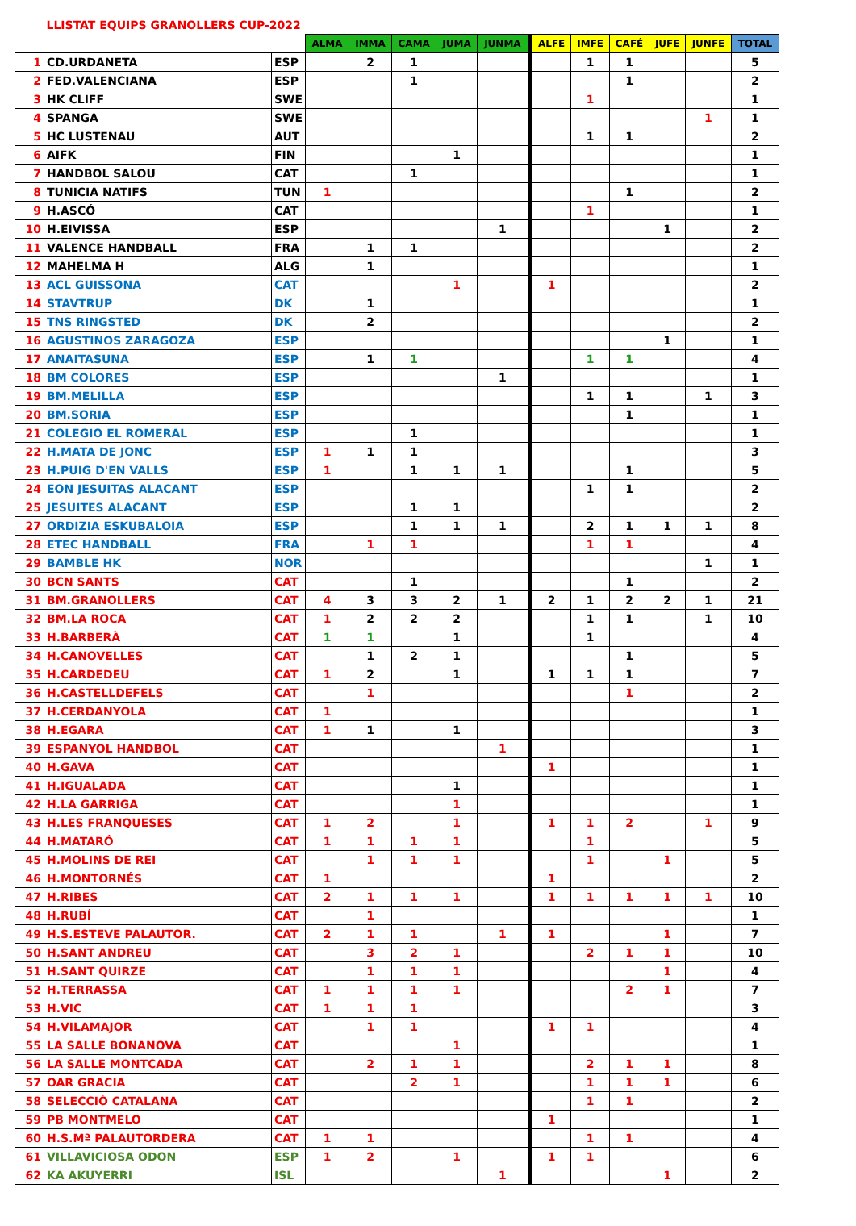| | LLISTAT EQUIPS GRANOLLERS CUP-2022 | | | | | | | | | | | | |
| | | | ALMA | IMMA | CAMA | JUMA | JUNMA | ALFE | IMFE | CAFÉ | JUFE | JUNFE | TOTAL |
| 1 | CD.URDANETA | ESP | | 2 | 1 | | | | 1 | 1 | | | 5 |
| 2 | FED.VALENCIANA | ESP | | | 1 | | | | | 1 | | | 2 |
| 3 | HK CLIFF | SWE | | | | | | | 1 | | | | 1 |
| 4 | SPANGA | SWE | | | | | | | | | | 1 | 1 |
| 5 | HC LUSTENAU | AUT | | | | | | | 1 | 1 | | | 2 |
| 6 | AIFK | FIN | | | | 1 | | | | | | | 1 |
| 7 | HANDBOL SALOU | CAT | | | 1 | | | | | | | | 1 |
| 8 | TUNICIA NATIFS | TUN | 1 | | | | | | | 1 | | | 2 |
| 9 | H.ASCÓ | CAT | | | | | | | 1 | | | | 1 |
| 10 | H.EIVISSA | ESP | | | | | 1 | | | | 1 | | 2 |
| 11 | VALENCE HANDBALL | FRA | | 1 | 1 | | | | | | | | 2 |
| 12 | MAHELMA H | ALG | | 1 | | | | | | | | | 1 |
| 13 | ACL GUISSONA | CAT | | | | 1 | | 1 | | | | | 2 |
| 14 | STAVTRUP | DK | | 1 | | | | | | | | | 1 |
| 15 | TNS RINGSTED | DK | | 2 | | | | | | | | | 2 |
| 16 | AGUSTINOS ZARAGOZA | ESP | | | | | | | | | 1 | | 1 |
| 17 | ANAITASUNA | ESP | | 1 | 1 | | | | 1 | 1 | | | 4 |
| 18 | BM COLORES | ESP | | | | | 1 | | | | | | 1 |
| 19 | BM.MELILLA | ESP | | | | | | | 1 | 1 | | 1 | 3 |
| 20 | BM.SORIA | ESP | | | | | | | | 1 | | | 1 |
| 21 | COLEGIO EL ROMERAL | ESP | | | 1 | | | | | | | | 1 |
| 22 | H.MATA DE JONC | ESP | 1 | 1 | 1 | | | | | | | | 3 |
| 23 | H.PUIG D'EN VALLS | ESP | 1 | | 1 | 1 | 1 | | | 1 | | | 5 |
| 24 | EON JESUITAS ALACANT | ESP | | | | | | | 1 | 1 | | | 2 |
| 25 | JESUITES ALACANT | ESP | | | 1 | 1 | | | | | | | 2 |
| 27 | ORDIZIA ESKUBALOIA | ESP | | | 1 | 1 | 1 | | 2 | 1 | 1 | 1 | 8 |
| 28 | ETEC HANDBALL | FRA | | 1 | 1 | | | | 1 | 1 | | | 4 |
| 29 | BAMBLE HK | NOR | | | | | | | | | | 1 | 1 |
| 30 | BCN SANTS | CAT | | | 1 | | | | | 1 | | | 2 |
| 31 | BM.GRANOLLERS | CAT | 4 | 3 | 3 | 2 | 1 | 2 | 1 | 2 | 2 | 1 | 21 |
| 32 | BM.LA ROCA | CAT | 1 | 2 | 2 | 2 | | | 1 | 1 | | 1 | 10 |
| 33 | H.BARBERÀ | CAT | 1 | 1 | | 1 | | | 1 | | | | 4 |
| 34 | H.CANOVELLES | CAT | | 1 | 2 | 1 | | | | 1 | | | 5 |
| 35 | H.CARDEDEU | CAT | 1 | 2 | | 1 | | 1 | 1 | 1 | | | 7 |
| 36 | H.CASTELLDEFELS | CAT | | 1 | | | | | | 1 | | | 2 |
| 37 | H.CERDANYOLA | CAT | 1 | | | | | | | | | | 1 |
| 38 | H.EGARA | CAT | 1 | 1 | | 1 | | | | | | | 3 |
| 39 | ESPANYOL HANDBOL | CAT | | | | | 1 | | | | | | 1 |
| 40 | H.GAVA | CAT | | | | | | 1 | | | | | 1 |
| 41 | H.IGUALADA | CAT | | | | 1 | | | | | | | 1 |
| 42 | H.LA GARRIGA | CAT | | | | 1 | | | | | | | 1 |
| 43 | H.LES FRANQUESES | CAT | 1 | 2 | | 1 | | 1 | 1 | 2 | | 1 | 9 |
| 44 | H.MATARÓ | CAT | 1 | 1 | 1 | 1 | | | 1 | | | | 5 |
| 45 | H.MOLINS DE REI | CAT | | 1 | 1 | 1 | | | 1 | | 1 | | 5 |
| 46 | H.MONTORNÉS | CAT | 1 | | | | | 1 | | | | | 2 |
| 47 | H.RIBES | CAT | 2 | 1 | 1 | 1 | | 1 | 1 | 1 | 1 | 1 | 10 |
| 48 | H.RUBÍ | CAT | | 1 | | | | | | | | | 1 |
| 49 | H.S.ESTEVE PALAUTOR. | CAT | 2 | 1 | 1 | | 1 | 1 | | | 1 | | 7 |
| 50 | H.SANT ANDREU | CAT | | 3 | 2 | 1 | | | 2 | 1 | 1 | | 10 |
| 51 | H.SANT QUIRZE | CAT | | 1 | 1 | 1 | | | | | 1 | | 4 |
| 52 | H.TERRASSA | CAT | 1 | 1 | 1 | 1 | | | | 2 | 1 | | 7 |
| 53 | H.VIC | CAT | 1 | 1 | 1 | | | | | | | | 3 |
| 54 | H.VILAMAJOR | CAT | | 1 | 1 | | | 1 | 1 | | | | 4 |
| 55 | LA SALLE BONANOVA | CAT | | | | 1 | | | | | | | 1 |
| 56 | LA SALLE MONTCADA | CAT | | 2 | 1 | 1 | | | 2 | 1 | 1 | | 8 |
| 57 | OAR GRACIA | CAT | | | 2 | 1 | | | 1 | 1 | 1 | | 6 |
| 58 | SELECCIÓ CATALANA | CAT | | | | | | | 1 | 1 | | | 2 |
| 59 | PB MONTMELO | CAT | | | | | | 1 | | | | | 1 |
| 60 | H.S.Mª PALAUTORDERA | CAT | 1 | 1 | | | | | 1 | 1 | | | 4 |
| 61 | VILLAVICIOSA ODON | ESP | 1 | 2 | | 1 | | 1 | 1 | | | | 6 |
| 62 | KA AKUYERRI | ISL | | | | | 1 | | | | 1 | | 2 |